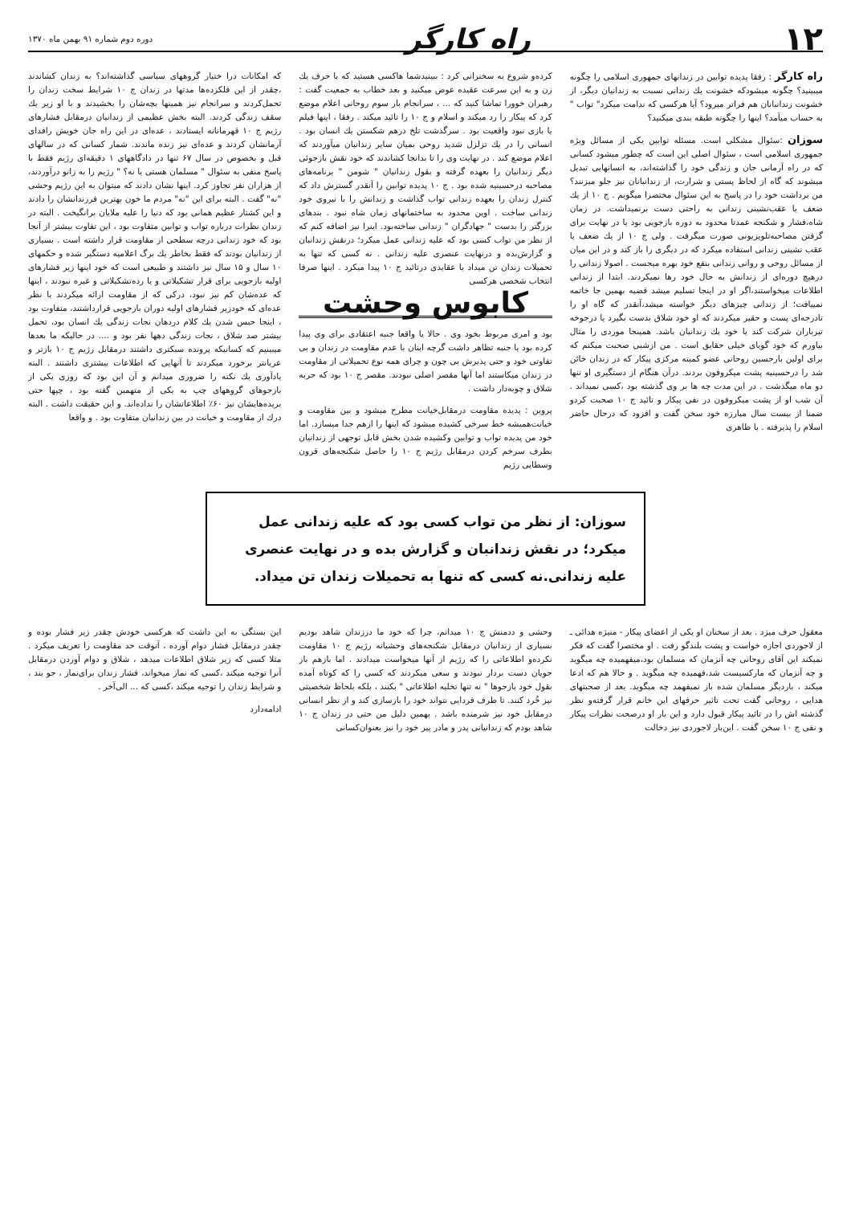۱۲ راه کارگر دوره دوم شماره ۹۱ بهمن ماه ۱۳۷۰
راه کارگر : رفقا پدیده توابین در زندانهای جمهوری اسلامی را چگونه میبینید؟ چگونه میشودکه خشونت یك زندانی نسبت به زندانیان دیگر، از خشونت زندانبانان هم فراتر میرود؟ آیا هرکسی که ندامت میکرد" تواب " به حساب میآمد؟ اینها را چگونه طبقه بندی میکنید؟
سوزان :سئوال مشکلی است. مسئله توابین یکی از مسائل ویژه جمهوری اسلامی است ، سئوال اصلی این است که چطور میشود کسانی که در راه آرمانی جان و زندگی خود را گذاشته‌اند، به انسانهایی تبدیل میشوند که گاه از لحاظ پستی و شرارت، از زندانبانان نیز جلو میزنند؟ من برداشت خود را در پاسخ به این سئوال مختصرا میگویم . ج ۱۰ از یك ضعف یا عقب‌نشینی زندانی به راحتی دست برنمیداشت. در زمان شاه،فشار و شکنجه عمدتا محدود به دوره بازجویی بود یا در نهایت برای گرفتن مصاحبه‌تلویزیونی صورت میگرفت . ولی ج ۱۰ از یك ضعف یا عقب نشینی زندانی استفاده میکرد که در دیگری را باز کند و در این میان از مسائل روحی و روانی زندانی بنفع خود بهره میجست . اصولا زندانی را درهیچ دوره‌ای از زندانش به حال خود رها نمیکردند. ابتدا از زندانی اطلاعات میخواستند،اگر او در اینجا تسلیم میشد قضیه بهمین جا خاتمه نمییافت؛ از زندانی چیزهای دیگر خواسته میشد،آنقدر که گاه او را تادرجه‌ای پست و حقیر میکردند که او خود شلاق بدست بگیرد یا درجوخه تیرباران شرکت کند یا خود یك زندانبان باشد. همینجا موردی را مثال بیاورم که خود گویای خیلی حقایق است . من ازشبی صحبت میکنم که برای اولین بارحسین روحانی عضو کمیته مرکزی پیکار که در زندان خائن شد را درحسینیه پشت میکروفون بردند. درآن هنگام از دستگیری او تنها دو ماه میگذشت . در این مدت چه ها بر وی گذشته بود ،کسی نمیداند . آن شب او از پشت میکروفون در نفی پیکار و تائید ج ۱۰ صحبت کردو ضمنا از بیست سال مبارزه خود سخن گفت و افزود که درحال حاضر اسلام را پذیرفته . با ظاهری
کرده‌و شروع به سخنرانی کرد : ببینیدشما هاکسی هستید که با حرف یك زن و به این سرعت عقیده عوض میکنید و بعد خطاب به جمعیت گفت : رهبران خوورا تماشا کنید که ... ، سرانجام بار سوم روحانی اعلام موضع کرد که پیکار را رد میکند و اسلام و ج ۱۰ را تائید میکند . رفقا ، اینها فیلم یا بازی نبود واقعیت بود . سرگذشت تلخ درهم شکستن یك انسان بود . انسانی را در یك تزلزل شدید روحی بمیان سایر زندانیان میآوردند که اعلام موضع کند . در نهایت وی را تا بدانجا کشاندند که خود نقش بازجوئی دیگر زندانیان را بعهده گرفته و بقول زندانیان " شومن " برنامه‌های مصاحبه درحسینیه شده بود . ج ۱۰ پدیده توابین را آنقدر گسترش داد که کنترل زندان را بعهده زندانی تواب گذاشت و زندانش را با نیروی خود زندانی ساخت . اوین محدود به ساختمانهای زمان شاه نبود . بندهای بزرگتر را بدست " جهادگران " زندانی ساخته‌بود. اینرا نیز اضافه کنم که از نظر من تواب کسی بود که علیه زندانی عمل میکرد؛ درنقش زندانبان و گزارش‌بده و درنهایت عنصری علیه زندانی . نه کسی که تنها به تحمیلات زندان تن میداد یا عقایدی درتائید ج ۱۰ پیدا میکرد . اینها صرفا انتخاب شخصی هرکسی
کابوس وحشت
بود و امری مربوط بخود وی . حالا یا واقعا جنبه اعتقادی برای وی پیدا کرده بود یا جنبه تظاهر داشت گرچه اینان با عدم مقاومت در زندان و بی تفاوتی خود و حتی پذیرش بی چون و چرای همه نوع تحمیلاتی از مقاومت در زندان میکاستند اما آنها مقصر اصلی نبودند. مقصر ج ۱۰ بود که حربه شلاق و چوبه‌دار داشت .
پروین : پدیده مقاومت درمقابل‌خیانت مطرح میشود و بین مقاومت و خیانت‌همیشه خط سرخی کشیده میشود که اینها را ازهم جدا میسازد. اما خود من پدیده تواب و توابین وکشیده شدن بخش قابل توجهی از زندانیان بطرف سرخم کردن درمقابل رژیم ج ۱۰ را حاصل شکنجه‌های قرون وسطایی رژیم
که امکانات درا ختیار گروههای سیاسی گذاشته‌اند؟ به زندان کشاندند ،چقدر از این فلکزده‌ها مدتها در زندان ج ۱۰ شرایط سخت زندان را تحمل‌کردند و سرانجام نیز همینها بچه‌شان را بخشیدند و با او زیر یك سقف زندگی کردند. البته بخش عظیمی از زندانیان درمقابل فشارهای رژیم ج ۱۰ قهرمانانه ایستادند ، عده‌ای در این راه جان خویش رافدای آرمانشان کردند و عده‌ای نیز زنده ماندند. شمار کسانی که در سالهای قبل و بخصوص در سال ۶۷ تنها در دادگاههای ۱ دقیقه‌ای رژیم فقط با پاسخ منفی به سئوال " مسلمان هستی یا نه؟ " رژیم را به زانو درآوردند، از هزاران نفر تجاوز کرد. اینها نشان دادند که میتوان به این رژیم وحشی "نه" گفت . البته برای این "نه" مردم ما خون بهترین فرزندانشان را دادند و این کشتار عظیم همانی بود که دنیا را علیه ملایان برانگیخت . البته در زندان نظرات درباره تواب و توابین متفاوت بود ، این تفاوت بیشتر از آنجا بود که خود زندانی درچه سطحی از مقاومت قرار داشته است . بسیاری از زندانیان بودند که فقط بخاطر یك برگ اعلامیه دستگیر شده و حکمهای ۱۰ سال و ۱۵ سال نیز داشتند و طبیعی است که خود اینها زیر فشارهای اولیه بازجویی برای قرار تشکیلاتی و یا رده‌تشکیلاتی و غیره نبودند ، اینها که عده‌شان کم نیز نبود، درکی که از مقاومت ارائه میکردند با نظر عده‌ای که خودزیر فشارهای اولیه دوران بازجویی قرارداشتند، متفاوت بود ، اینجا حبس شدن یك کلام دردهان نجات زندگی یك انسان بود، تحمل بیشتر صد شلاق ، نجات زندگی دهها نفر بود و .... در حالیکه ما بعدها میبینیم که کسانیکه پرونده سبکتری داشتند درمقابل رژیم ج ۱۰ بازتر و عریانتر برخورد میکردند تا آنهایی که اطلاعات بیشتری داشتند . البته یادآوری یك نکته را ضروری میدانم و آن این بود که روزی یکی از بازجوهای گروههای چپ به یکی از متهمین گفته بود ، چپها حتی بریده‌هایشان نیز ۶۰٪ اطلاعاتشان را نداده‌اند. و این حقیقت داشت . البته درك از مقاومت و خیانت در بین زندانیان متفاوت بود . و واقعا
سوزان: از نظر من تواب کسی بود که علیه زندانی عمل میکرد؛ در نقش زندانبان و گزارش بده و در نهایت عنصری علیه زندانی.نه کسی که تنها به تحمیلات زندان تن میداد.
معقول حرف میزد . بعد از سخنان او یکی از اعضای پیکار - منیژه هدائی ـ از لاجوردی اجازه خواست و پشت بلندگو رفت . او مختصرا گفت که فکر نمیکند این آقای روحانی چه آنزمان که مسلمان بود،میفهمیده چه میگوید و چه آنزمان که مارکسیست شد،فهمیده چه میگوید . و حالا هم که ادعا میکند ، باردیگر مسلمان شده باز نمیفهمد چه میگوید. بعد از صحبتهای هدایی ، روحانی گفت تحت تاثیر حرفهای این خانم قرار گرفته‌و نظر گذشته اش را در تائید پیکار قبول دارد و این بار او درصحت نظرات پیکار و نفی ج ۱۰ سخن گفت . این‌بار لاجوردی نیز دخالت
وحشی و ددمنش ج ۱۰ میدانم، چرا که خود ما درزندان شاهد بودیم بسیاری از زندانیان درمقابل شکنجه‌های وحشیانه رژیم ج ۱۰ مقاومت نکرده‌و اطلاعاتی را که رژیم از آنها میخواست میدادند . اما بازهم باز جویان دست بردار نبودند و سعی میکردند که کسی را که کوتاه آمده بقول خود بازجوها " نه تنها تخلیه اطلاعاتی " بکنند ، بلکه بلحاظ شخصیتی نیز خُرد کنند. تا طرف فردایی نتواند خود را بازسازی کند و از نظر انسانی درمقابل خود نیز شرمنده باشد . بهمین دلیل من حتی در زندان ج ۱۰ شاهد بودم که زندانیانی پدر و مادر پیر خود را نیز بعنوان‌کسانی
این بستگی به این داشت که هرکسی خودش چقدر زیر فشار بوده و چقدر درمقابل فشار دوام آورده ، آنوقت حد مقاومت را تعریف میکرد . مثلا کسی که زیر شلاق اطلاعات میدهد ، شلاق و دوام آوردن درمقابل آنرا توجیه میکند ،کسی که نماز میخواند، فشار زندان برای‌نماز ، جو بند ، و شرایط زندان را توجیه میکند ،کسی که ... الی‌آخر .
ادامه‌دارد